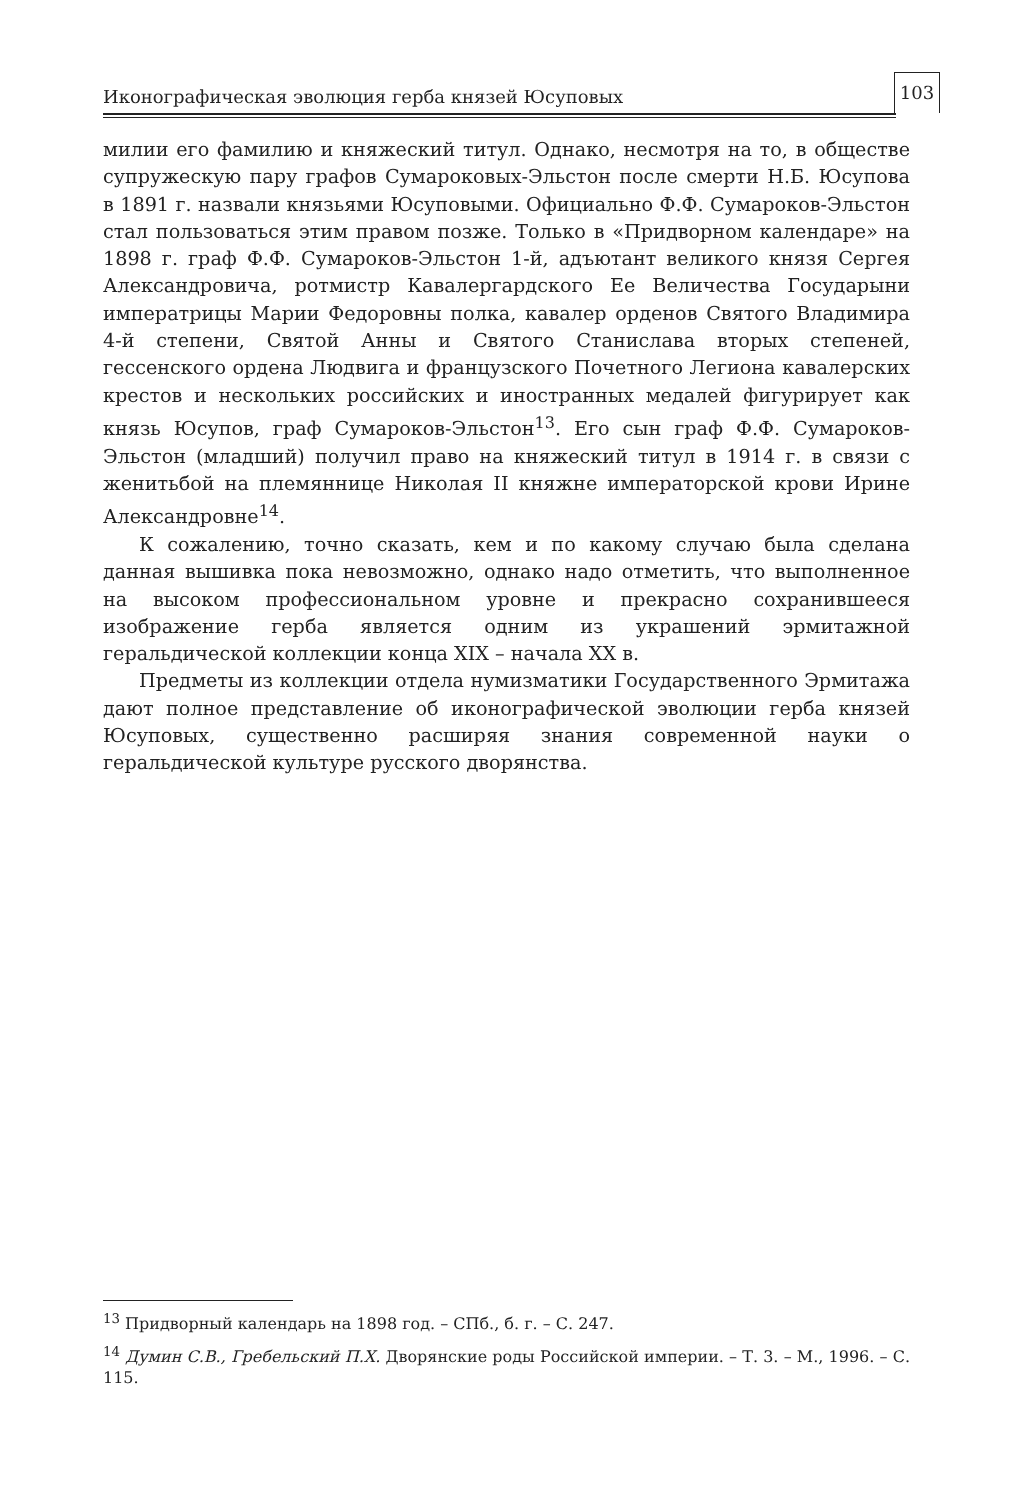Иконографическая эволюция герба князей Юсуповых
103
милии его фамилию и княжеский титул. Однако, несмотря на то, в обществе супружескую пару графов Сумароковых-Эльстон после смерти Н.Б. Юсупова в 1891 г. назвали князьями Юсуповыми. Официально Ф.Ф. Сумароков-Эльстон стал пользоваться этим правом позже. Только в «Придворном календаре» на 1898 г. граф Ф.Ф. Сумароков-Эльстон 1-й, адъютант великого князя Сергея Александровича, ротмистр Кавалергардского Ее Величества Государыни императрицы Марии Федоровны полка, кавалер орденов Святого Владимира 4-й степени, Святой Анны и Святого Станислава вторых степеней, гессенского ордена Людвига и французского Почетного Легиона кавалерских крестов и нескольких российских и иностранных медалей фигурирует как князь Юсупов, граф Сумароков-Эльстон<sup>13</sup>. Его сын граф Ф.Ф. Сумароков-Эльстон (младший) получил право на княжеский титул в 1914 г. в связи с женитьбой на племяннице Николая II княжне императорской крови Ирине Александровне<sup>14</sup>.
К сожалению, точно сказать, кем и по какому случаю была сделана данная вышивка пока невозможно, однако надо отметить, что выполненное на высоком профессиональном уровне и прекрасно сохранившееся изображение герба является одним из украшений эрмитажной геральдической коллекции конца XIX – начала XX в.
Предметы из коллекции отдела нумизматики Государственного Эрмитажа дают полное представление об иконографической эволюции герба князей Юсуповых, существенно расширяя знания современной науки о геральдической культуре русского дворянства.
<sup>13</sup> Придворный календарь на 1898 год. – СПб., б. г. – С. 247.
<sup>14</sup> Думин С.В., Гребельский П.Х. Дворянские роды Российской империи. – Т. 3. – М., 1996. – С. 115.